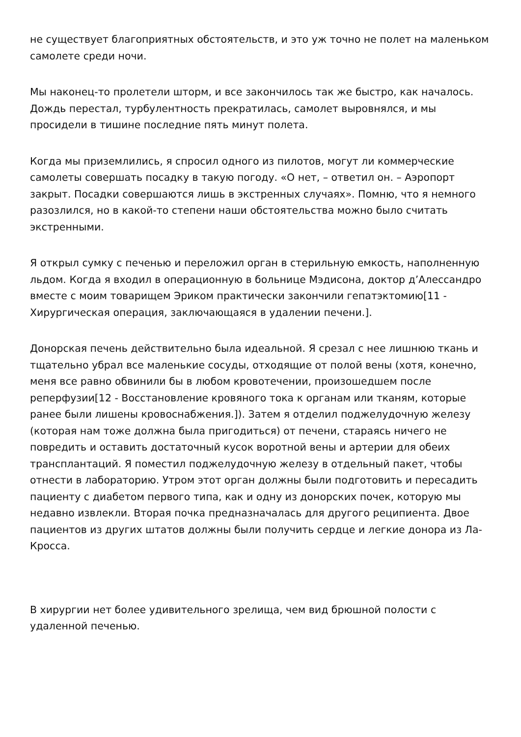не существует благоприятных обстоятельств, и это уж точно не полет на маленьком самолете среди ночи.
Мы наконец-то пролетели шторм, и все закончилось так же быстро, как началось. Дождь перестал, турбулентность прекратилась, самолет выровнялся, и мы просидели в тишине последние пять минут полета.
Когда мы приземлились, я спросил одного из пилотов, могут ли коммерческие самолеты совершать посадку в такую погоду. «О нет, – ответил он. – Аэропорт закрыт. Посадки совершаются лишь в экстренных случаях». Помню, что я немного разозлился, но в какой-то степени наши обстоятельства можно было считать экстренными.
Я открыл сумку с печенью и переложил орган в стерильную емкость, наполненную льдом. Когда я входил в операционную в больнице Мэдисона, доктор д’Алессандро вместе с моим товарищем Эриком практически закончили гепатэктомию[11 - Хирургическая операция, заключающаяся в удалении печени.].
Донорская печень действительно была идеальной. Я срезал с нее лишнюю ткань и тщательно убрал все маленькие сосуды, отходящие от полой вены (хотя, конечно, меня все равно обвинили бы в любом кровотечении, произошедшем после реперфузии[12 - Восстановление кровяного тока к органам или тканям, которые ранее были лишены кровоснабжения.]). Затем я отделил поджелудочную железу (которая нам тоже должна была пригодиться) от печени, стараясь ничего не повредить и оставить достаточный кусок воротной вены и артерии для обеих трансплантаций. Я поместил поджелудочную железу в отдельный пакет, чтобы отнести в лабораторию. Утром этот орган должны были подготовить и пересадить пациенту с диабетом первого типа, как и одну из донорских почек, которую мы недавно извлекли. Вторая почка предназначалась для другого реципиента. Двое пациентов из других штатов должны были получить сердце и легкие донора из Ла-Кросса.
В хирургии нет более удивительного зрелища, чем вид брюшной полости с удаленной печенью.